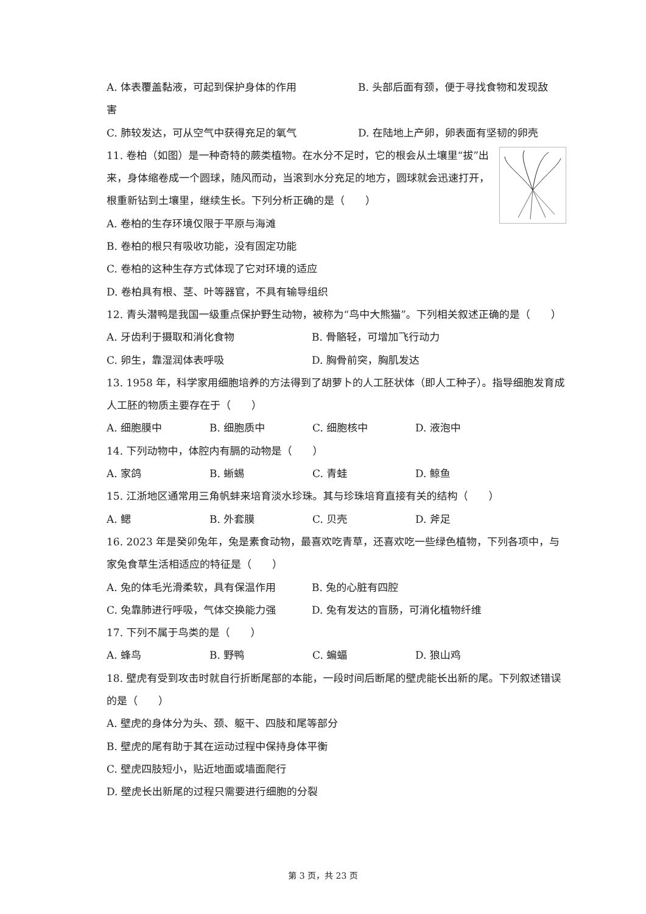A. 体表覆盖黏液，可起到保护身体的作用 B. 头部后面有颈，便于寻找食物和发现敌
害
C. 肺较发达，可从空气中获得充足的氧气 D. 在陆地上产卵，卵表面有坚韧的卵壳
11. 卷柏（如图）是一种奇特的蕨类植物。在水分不足时，它的根会从土壤里“拔”出来，身体缩卷成一个圆球，随风而动，当滚到水分充足的地方，圆球就会迅速打开，根重新钻到土壤里，继续生长。下列分析正确的是（　　）
A. 卷柏的生存环境仅限于平原与海滩
B. 卷柏的根只有吸收功能，没有固定功能
C. 卷柏的这种生存方式体现了它对环境的适应
D. 卷柏具有根、茎、叶等器官，不具有输导组织
12. 青头潜鸭是我国一级重点保护野生动物，被称为“鸟中大熊猫”。下列相关叙述正确的是（　　）
A. 牙齿利于摄取和消化食物 B. 骨骼轻，可增加飞行动力
C. 卵生，靠湿润体表呼吸 D. 胸骨前突，胸肌发达
13. 1958 年，科学家用细胞培养的方法得到了胡萝卜的人工胚状体（即人工种子）。指导细胞发育成人工胚的物质主要存在于（　　）
A. 细胞膜中 B. 细胞质中 C. 细胞核中 D. 液泡中
14. 下列动物中，体腔内有膈的动物是（　　）
A. 家鸽 B. 蜥蜴 C. 青蛙 D. 鲸鱼
15. 江浙地区通常用三角帆蚌来培育淡水珍珠。其与珍珠培育直接有关的结构（　　）
A. 鳃 B. 外套膜 C. 贝壳 D. 斧足
16. 2023 年是癸卯兔年，兔是素食动物，最喜欢吃青草，还喜欢吃一些绿色植物，下列各项中，与家兔食草生活相适应的特征是（　　）
A. 兔的体毛光滑柔软，具有保温作用 B. 兔的心脏有四腔
C. 兔靠肺进行呼吸，气体交换能力强 D. 兔有发达的盲肠，可消化植物纤维
17. 下列不属于鸟类的是（　　）
A. 蜂鸟 B. 野鸭 C. 蝙蝠 D. 狼山鸡
18. 壁虎有受到攻击时就自行折断尾部的本能，一段时间后断尾的壁虎能长出新的尾。下列叙述错误的是（　　）
A. 壁虎的身体分为头、颈、躯干、四肢和尾等部分
B. 壁虎的尾有助于其在运动过程中保持身体平衡
C. 壁虎四肢短小，贴近地面或墙面爬行
D. 壁虎长出新尾的过程只需要进行细胞的分裂
第 3 页，共 23 页